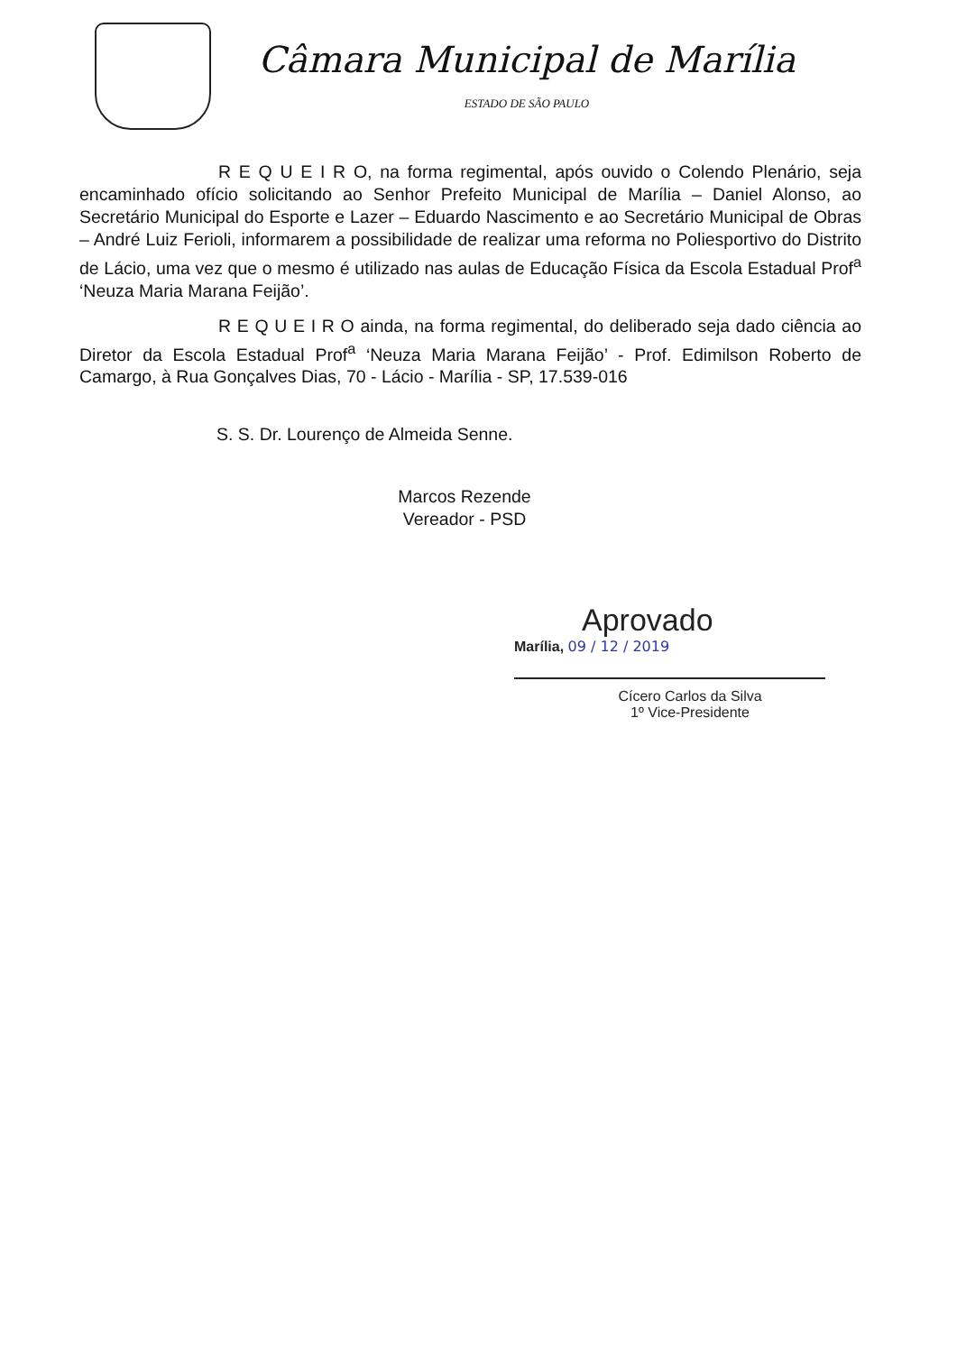Câmara Municipal de Marília
ESTADO DE SÃO PAULO
R E Q U E I R O, na forma regimental, após ouvido o Colendo Plenário, seja encaminhado ofício solicitando ao Senhor Prefeito Municipal de Marília – Daniel Alonso, ao Secretário Municipal do Esporte e Lazer – Eduardo Nascimento e ao Secretário Municipal de Obras – André Luiz Ferioli, informarem a possibilidade de realizar uma reforma no Poliesportivo do Distrito de Lácio, uma vez que o mesmo é utilizado nas aulas de Educação Física da Escola Estadual Prof<sup>a</sup> ‘Neuza Maria Marana Feijão’.
R E Q U E I R O ainda, na forma regimental, do deliberado seja dado ciência ao Diretor da Escola Estadual Prof<sup>a</sup> ‘Neuza Maria Marana Feijão’ - Prof. Edimilson Roberto de Camargo, à Rua Gonçalves Dias, 70 - Lácio - Marília - SP, 17.539-016
S. S. Dr. Lourenço de Almeida Senne.
Marcos Rezende
Vereador - PSD
Aprovado
Marília, 09 / 12 / 2019
Cícero Carlos da Silva
1º Vice-Presidente